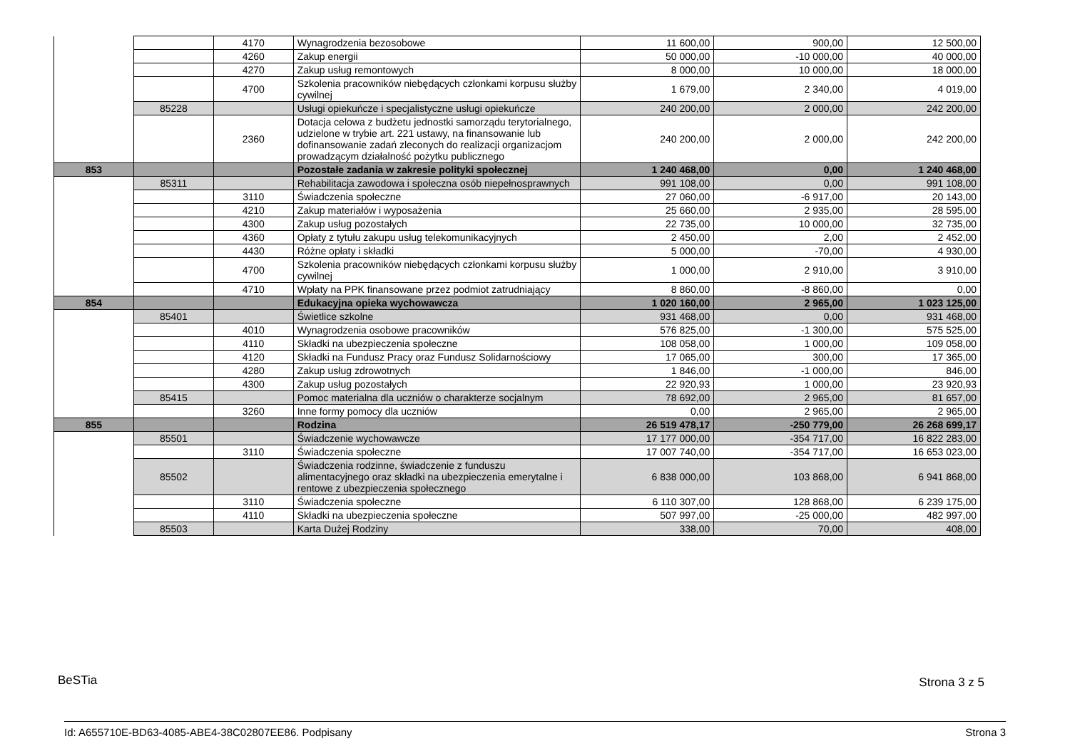| | | 4170 | Wynagrodzenia bezosobowe | 11 600,00 | 900,00 | 12 500,00 |
| | | 4260 | Zakup energii | 50 000,00 | -10 000,00 | 40 000,00 |
| | | 4270 | Zakup usług remontowych | 8 000,00 | 10 000,00 | 18 000,00 |
| | | 4700 | Szkolenia pracowników niebędących członkami korpusu służby cywilnej | 1 679,00 | 2 340,00 | 4 019,00 |
| | 85228 | | Usługi opiekuńcze i specjalistyczne usługi opiekuńcze | 240 200,00 | 2 000,00 | 242 200,00 |
| | | 2360 | Dotacja celowa z budżetu jednostki samorządu terytorialnego, udzielone w trybie art. 221 ustawy, na finansowanie lub dofinansowanie zadań zleconych do realizacji organizacjom prowadzącym działalność pożytku publicznego | 240 200,00 | 2 000,00 | 242 200,00 |
| 853 | | | Pozostałe zadania w zakresie polityki społecznej | 1 240 468,00 | 0,00 | 1 240 468,00 |
| | 85311 | | Rehabilitacja zawodowa i społeczna osób niepełnosprawnych | 991 108,00 | 0,00 | 991 108,00 |
| | | 3110 | Świadczenia społeczne | 27 060,00 | -6 917,00 | 20 143,00 |
| | | 4210 | Zakup materiałów i wyposażenia | 25 660,00 | 2 935,00 | 28 595,00 |
| | | 4300 | Zakup usług pozostałych | 22 735,00 | 10 000,00 | 32 735,00 |
| | | 4360 | Opłaty z tytułu zakupu usług telekomunikacyjnych | 2 450,00 | 2,00 | 2 452,00 |
| | | 4430 | Różne opłaty i składki | 5 000,00 | -70,00 | 4 930,00 |
| | | 4700 | Szkolenia pracowników niebędących członkami korpusu służby cywilnej | 1 000,00 | 2 910,00 | 3 910,00 |
| | | 4710 | Wpłaty na PPK finansowane przez podmiot zatrudniający | 8 860,00 | -8 860,00 | 0,00 |
| 854 | | | Edukacyjna opieka wychowawcza | 1 020 160,00 | 2 965,00 | 1 023 125,00 |
| | 85401 | | Świetlice szkolne | 931 468,00 | 0,00 | 931 468,00 |
| | | 4010 | Wynagrodzenia osobowe pracowników | 576 825,00 | -1 300,00 | 575 525,00 |
| | | 4110 | Składki na ubezpieczenia społeczne | 108 058,00 | 1 000,00 | 109 058,00 |
| | | 4120 | Składki na Fundusz Pracy oraz Fundusz Solidarnościowy | 17 065,00 | 300,00 | 17 365,00 |
| | | 4280 | Zakup usług zdrowotnych | 1 846,00 | -1 000,00 | 846,00 |
| | | 4300 | Zakup usług pozostałych | 22 920,93 | 1 000,00 | 23 920,93 |
| | 85415 | | Pomoc materialna dla uczniów o charakterze socjalnym | 78 692,00 | 2 965,00 | 81 657,00 |
| | | 3260 | Inne formy pomocy dla uczniów | 0,00 | 2 965,00 | 2 965,00 |
| 855 | | | Rodzina | 26 519 478,17 | -250 779,00 | 26 268 699,17 |
| | 85501 | | Świadczenie wychowawcze | 17 177 000,00 | -354 717,00 | 16 822 283,00 |
| | | 3110 | Świadczenia społeczne | 17 007 740,00 | -354 717,00 | 16 653 023,00 |
| | 85502 | | Świadczenia rodzinne, świadczenie z funduszu alimentacyjnego oraz składki na ubezpieczenia emerytalne i rentowe z ubezpieczenia społecznego | 6 838 000,00 | 103 868,00 | 6 941 868,00 |
| | | 3110 | Świadczenia społeczne | 6 110 307,00 | 128 868,00 | 6 239 175,00 |
| | | 4110 | Składki na ubezpieczenia społeczne | 507 997,00 | -25 000,00 | 482 997,00 |
| | 85503 | | Karta Dużej Rodziny | 338,00 | 70,00 | 408,00 |
BeSTia Strona 3 z 5
Id: A655710E-BD63-4085-ABE4-38C02807EE86. Podpisany Strona 3